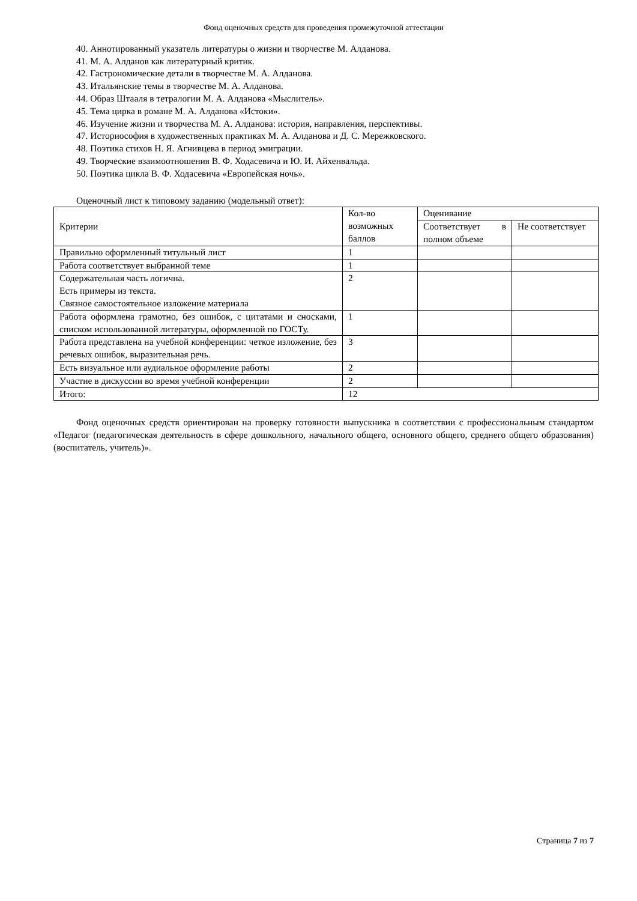Фонд оценочных средств для проведения промежуточной аттестации
40. Аннотированный указатель литературы о жизни и творчестве М. Алданова.
41. М. А. Алданов как литературный критик.
42. Гастрономические детали в творчестве М. А. Алданова.
43. Итальянские темы в творчестве М. А. Алданова.
44. Образ Штааля в тетралогии М. А. Алданова «Мыслитель».
45. Тема цирка в романе М. А. Алданова «Истоки».
46. Изучение жизни и творчества М. А. Алданова: история, направления, перспективы.
47. Историософия в художественных практиках М. А. Алданова и Д. С. Мережковского.
48. Поэтика стихов Н. Я. Агнивцева в период эмиграции.
49. Творческие взаимоотношения В. Ф. Ходасевича и Ю. И. Айхенвальда.
50. Поэтика цикла В. Ф. Ходасевича «Европейская ночь».
Оценочный лист к типовому заданию (модельный ответ):
| Критерии | Кол-во возможных баллов | Оценивание | |
| | | Соответствует в полном объеме | Не соответствует |
| Правильно оформленный титульный лист | 1 | | |
| Работа соответствует выбранной теме | 1 | | |
| Содержательная часть логична. Есть примеры из текста. Связное самостоятельное изложение материала | 2 | | |
| Работа оформлена грамотно, без ошибок, с цитатами и сносками, списком использованной литературы, оформленной по ГОСТу. | 1 | | |
| Работа представлена на учебной конференции: четкое изложение, без речевых ошибок, выразительная речь. | 3 | | |
| Есть визуальное или аудиальное оформление работы | 2 | | |
| Участие в дискуссии во время учебной конференции | 2 | | |
| Итого: | 12 | | |
Фонд оценочных средств ориентирован на проверку готовности выпускника в соответствии с профессиональным стандартом «Педагог (педагогическая деятельность в сфере дошкольного, начального общего, основного общего, среднего общего образования) (воспитатель, учитель)».
Страница 7 из 7